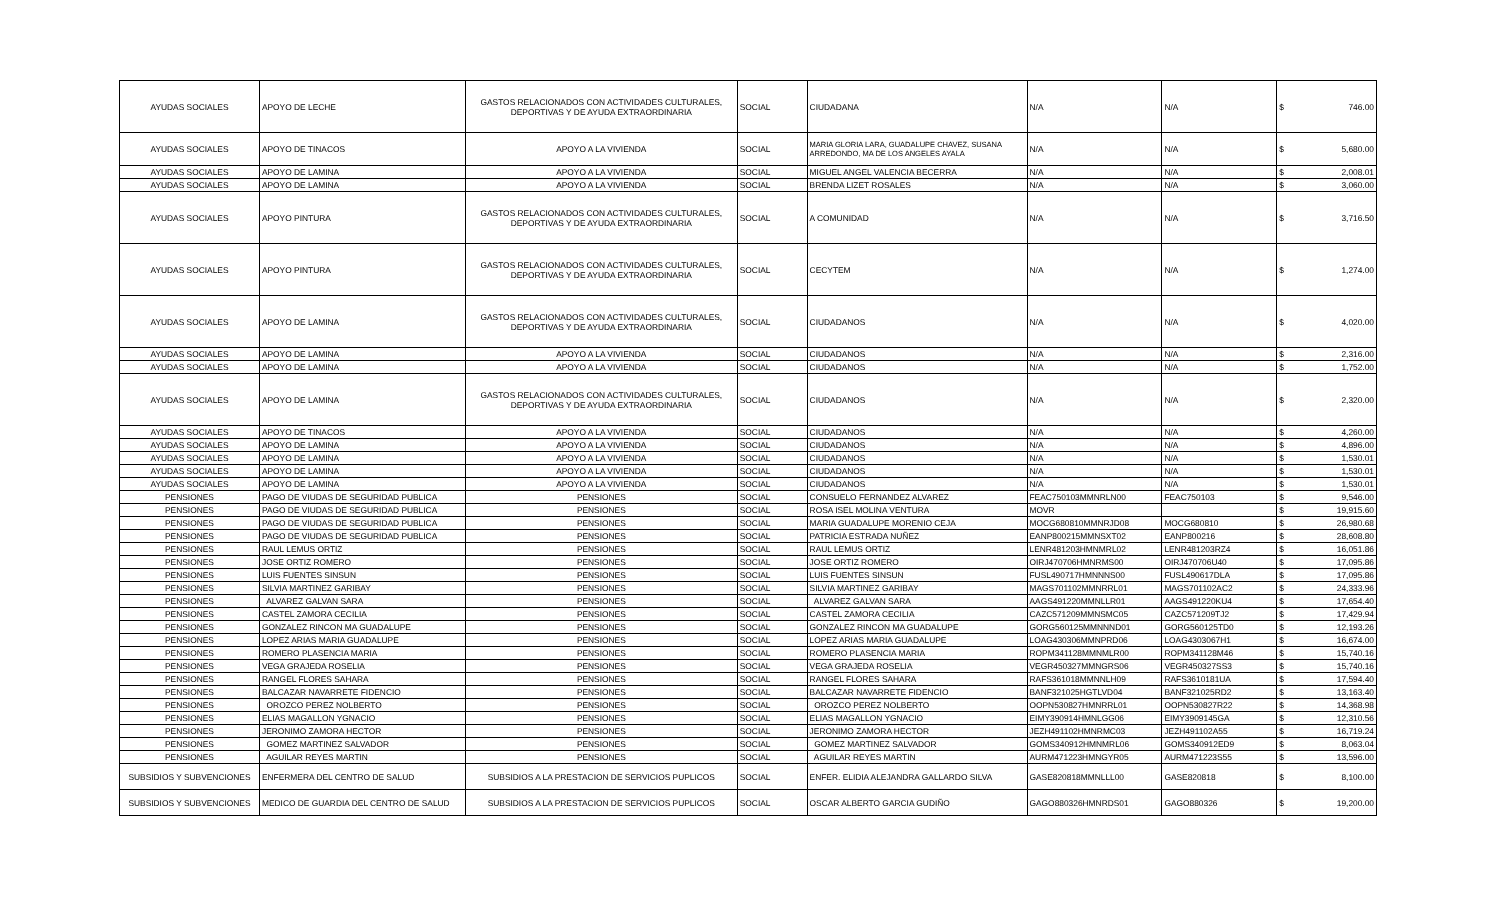| AYUDAS SOCIALES | APOYO DE LECHE | GASTOS RELACIONADOS CON ACTIVIDADES CULTURALES, DEPORTIVAS Y DE AYUDA EXTRAORDINARIA | SOCIAL | CIUDADANA | N/A | N/A | $ 746.00 |
| AYUDAS SOCIALES | APOYO DE TINACOS | APOYO A LA VIVIENDA | SOCIAL | MARIA GLORIA LARA, GUADALUPE CHAVEZ, SUSANA ARREDONDO, MA DE LOS ANGELES AYALA | N/A | N/A | $ 5,680.00 |
| AYUDAS SOCIALES | APOYO DE LAMINA | APOYO A LA VIVIENDA | SOCIAL | MIGUEL ANGEL VALENCIA BECERRA | N/A | N/A | $ 2,008.01 |
| AYUDAS SOCIALES | APOYO DE LAMINA | APOYO A LA VIVIENDA | SOCIAL | BRENDA LIZET ROSALES | N/A | N/A | $ 3,060.00 |
| AYUDAS SOCIALES | APOYO PINTURA | GASTOS RELACIONADOS CON ACTIVIDADES CULTURALES, DEPORTIVAS Y DE AYUDA EXTRAORDINARIA | SOCIAL | A COMUNIDAD | N/A | N/A | $ 3,716.50 |
| AYUDAS SOCIALES | APOYO PINTURA | GASTOS RELACIONADOS CON ACTIVIDADES CULTURALES, DEPORTIVAS Y DE AYUDA EXTRAORDINARIA | SOCIAL | CECYTEM | N/A | N/A | $ 1,274.00 |
| AYUDAS SOCIALES | APOYO DE LAMINA | GASTOS RELACIONADOS CON ACTIVIDADES CULTURALES, DEPORTIVAS Y DE AYUDA EXTRAORDINARIA | SOCIAL | CIUDADANOS | N/A | N/A | $ 4,020.00 |
| AYUDAS SOCIALES | APOYO DE LAMINA | APOYO A LA VIVIENDA | SOCIAL | CIUDADANOS | N/A | N/A | $ 2,316.00 |
| AYUDAS SOCIALES | APOYO DE LAMINA | APOYO A LA VIVIENDA | SOCIAL | CIUDADANOS | N/A | N/A | $ 1,752.00 |
| AYUDAS SOCIALES | APOYO DE LAMINA | GASTOS RELACIONADOS CON ACTIVIDADES CULTURALES, DEPORTIVAS Y DE AYUDA EXTRAORDINARIA | SOCIAL | CIUDADANOS | N/A | N/A | $ 2,320.00 |
| AYUDAS SOCIALES | APOYO DE TINACOS | APOYO A LA VIVIENDA | SOCIAL | CIUDADANOS | N/A | N/A | $ 4,260.00 |
| AYUDAS SOCIALES | APOYO DE LAMINA | APOYO A LA VIVIENDA | SOCIAL | CIUDADANOS | N/A | N/A | $ 4,896.00 |
| AYUDAS SOCIALES | APOYO DE LAMINA | APOYO A LA VIVIENDA | SOCIAL | CIUDADANOS | N/A | N/A | $ 1,530.01 |
| AYUDAS SOCIALES | APOYO DE LAMINA | APOYO A LA VIVIENDA | SOCIAL | CIUDADANOS | N/A | N/A | $ 1,530.01 |
| AYUDAS SOCIALES | APOYO DE LAMINA | APOYO A LA VIVIENDA | SOCIAL | CIUDADANOS | N/A | N/A | $ 1,530.01 |
| PENSIONES | PAGO DE VIUDAS DE SEGURIDAD PUBLICA | PENSIONES | SOCIAL | CONSUELO FERNANDEZ ALVAREZ | FEAC750103MMNRLN00 | FEAC750103 | $ 9,546.00 |
| PENSIONES | PAGO DE VIUDAS DE SEGURIDAD PUBLICA | PENSIONES | SOCIAL | ROSA ISEL MOLINA VENTURA | MOVR | | $ 19,915.60 |
| PENSIONES | PAGO DE VIUDAS DE SEGURIDAD PUBLICA | PENSIONES | SOCIAL | MARIA GUADALUPE MORENIO CEJA | MOCG680810MMNRJD08 | MOCG680810 | $ 26,980.68 |
| PENSIONES | PAGO DE VIUDAS DE SEGURIDAD PUBLICA | PENSIONES | SOCIAL | PATRICIA ESTRADA NUÑEZ | EANP800215MMNSXT02 | EANP800216 | $ 28,608.80 |
| PENSIONES | RAUL LEMUS ORTIZ | PENSIONES | SOCIAL | RAUL LEMUS ORTIZ | LENR481203HMNMRL02 | LENR481203RZ4 | $ 16,051.86 |
| PENSIONES | JOSE ORTIZ ROMERO | PENSIONES | SOCIAL | JOSE ORTIZ ROMERO | OIRJ470706HMNRMS00 | OIRJ470706U40 | $ 17,095.86 |
| PENSIONES | LUIS FUENTES SINSUN | PENSIONES | SOCIAL | LUIS FUENTES SINSUN | FUSL490717HMNNNS00 | FUSL490617DLA | $ 17,095.86 |
| PENSIONES | SILVIA MARTINEZ GARIBAY | PENSIONES | SOCIAL | SILVIA MARTINEZ GARIBAY | MAGS701102MMNRRL01 | MAGS701102AC2 | $ 24,333.96 |
| PENSIONES | ALVAREZ GALVAN SARA | PENSIONES | SOCIAL | ALVAREZ GALVAN SARA | AAGS491220MMNLLR01 | AAGS491220KU4 | $ 17,654.40 |
| PENSIONES | CASTEL ZAMORA CECILIA | PENSIONES | SOCIAL | CASTEL ZAMORA CECILIA | CAZC571209MMNSMC05 | CAZC571209TJ2 | $ 17,429.94 |
| PENSIONES | GONZALEZ RINCON MA GUADALUPE | PENSIONES | SOCIAL | GONZALEZ RINCON MA GUADALUPE | GORG560125MMNNND01 | GORG560125TD0 | $ 12,193.26 |
| PENSIONES | LOPEZ ARIAS MARIA GUADALUPE | PENSIONES | SOCIAL | LOPEZ ARIAS MARIA GUADALUPE | LOAG430306MMNPRD06 | LOAG4303067H1 | $ 16,674.00 |
| PENSIONES | ROMERO PLASENCIA MARIA | PENSIONES | SOCIAL | ROMERO PLASENCIA MARIA | ROPM341128MMNMLR00 | ROPM341128M46 | $ 15,740.16 |
| PENSIONES | VEGA GRAJEDA ROSELIA | PENSIONES | SOCIAL | VEGA GRAJEDA ROSELIA | VEGR450327MMNGRS06 | VEGR450327SS3 | $ 15,740.16 |
| PENSIONES | RANGEL FLORES SAHARA | PENSIONES | SOCIAL | RANGEL FLORES SAHARA | RAFS361018MMNNLH09 | RAFS3610181UA | $ 17,594.40 |
| PENSIONES | BALCAZAR NAVARRETE FIDENCIO | PENSIONES | SOCIAL | BALCAZAR NAVARRETE FIDENCIO | BANF321025HGTLVD04 | BANF321025RD2 | $ 13,163.40 |
| PENSIONES | OROZCO PEREZ NOLBERTO | PENSIONES | SOCIAL | OROZCO PEREZ NOLBERTO | OOPN530827HMNRRL01 | OOPN530827R22 | $ 14,368.98 |
| PENSIONES | ELIAS MAGALLON YGNACIO | PENSIONES | SOCIAL | ELIAS MAGALLON YGNACIO | EIMY390914HMNLGG06 | EIMY3909145GA | $ 12,310.56 |
| PENSIONES | JERONIMO ZAMORA HECTOR | PENSIONES | SOCIAL | JERONIMO ZAMORA HECTOR | JEZH491102HMNRMC03 | JEZH491102A55 | $ 16,719.24 |
| PENSIONES | GOMEZ MARTINEZ SALVADOR | PENSIONES | SOCIAL | GOMEZ MARTINEZ SALVADOR | GOMS340912HMNMRL06 | GOMS340912ED9 | $ 8,063.04 |
| PENSIONES | AGUILAR REYES MARTIN | PENSIONES | SOCIAL | AGUILAR REYES MARTIN | AURM471223HMNGYR05 | AURM471223S55 | $ 13,596.00 |
| SUBSIDIOS Y SUBVENCIONES | ENFERMERA DEL CENTRO DE SALUD | SUBSIDIOS A LA PRESTACION DE SERVICIOS PUPLICOS | SOCIAL | ENFER. ELIDIA ALEJANDRA GALLARDO SILVA | GASE820818MMNLLL00 | GASE820818 | $ 8,100.00 |
| SUBSIDIOS Y SUBVENCIONES | MEDICO DE GUARDIA DEL CENTRO DE SALUD | SUBSIDIOS A LA PRESTACION DE SERVICIOS PUPLICOS | SOCIAL | OSCAR ALBERTO GARCIA GUDIÑO | GAGO880326HMNRDS01 | GAGO880326 | $ 19,200.00 |